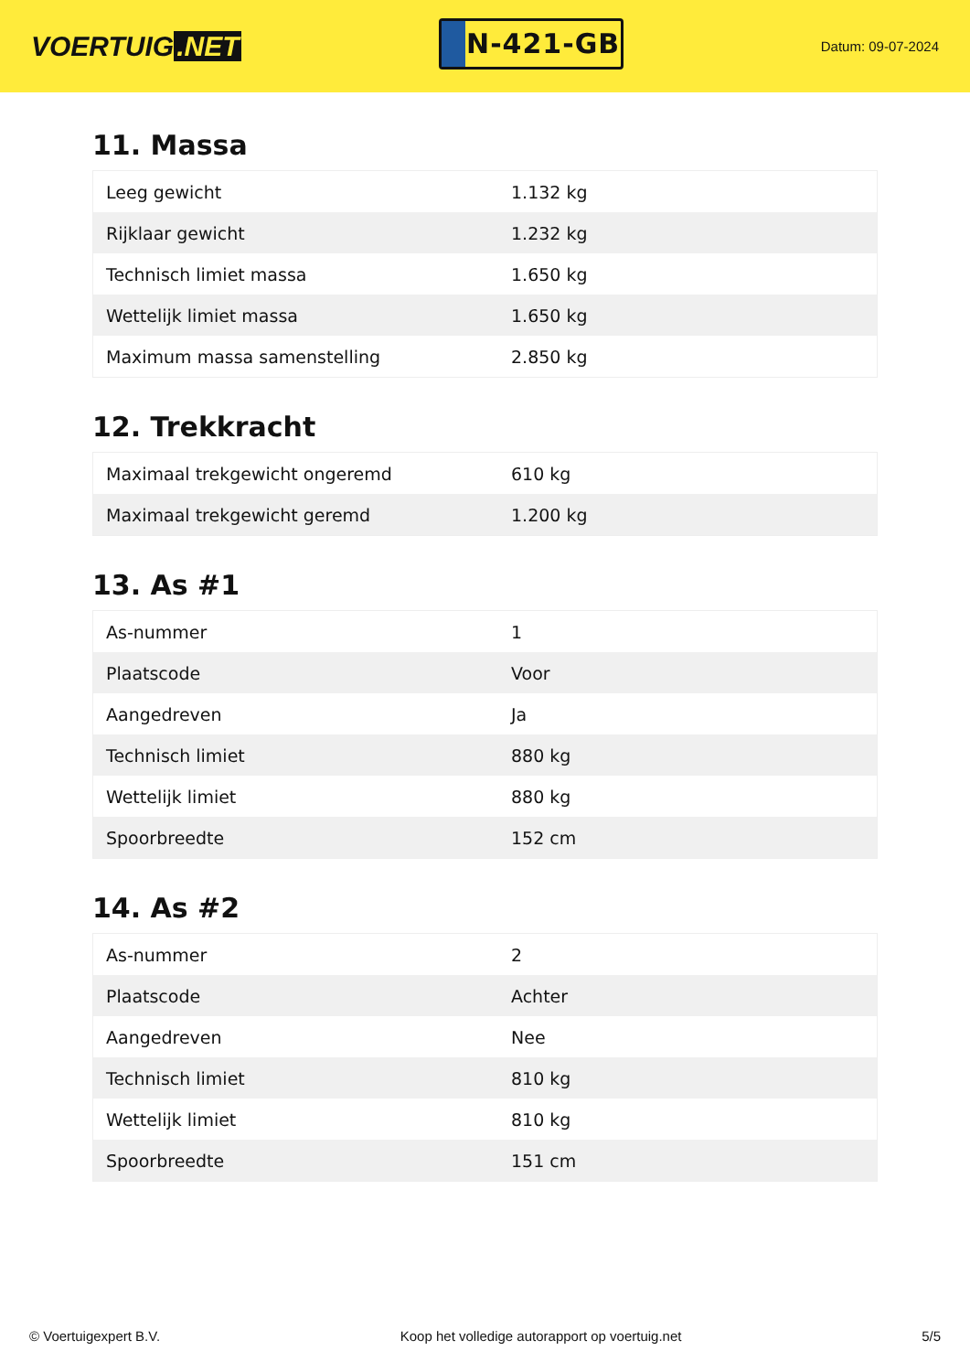VOERTUIG.NET
N-421-GB
Datum: 09-07-2024
11. Massa
| Leeg gewicht | 1.132 kg |
| Rijklaar gewicht | 1.232 kg |
| Technisch limiet massa | 1.650 kg |
| Wettelijk limiet massa | 1.650 kg |
| Maximum massa samenstelling | 2.850 kg |
12. Trekkracht
| Maximaal trekgewicht ongeremd | 610 kg |
| Maximaal trekgewicht geremd | 1.200 kg |
13. As #1
| As-nummer | 1 |
| Plaatscode | Voor |
| Aangedreven | Ja |
| Technisch limiet | 880 kg |
| Wettelijk limiet | 880 kg |
| Spoorbreedte | 152 cm |
14. As #2
| As-nummer | 2 |
| Plaatscode | Achter |
| Aangedreven | Nee |
| Technisch limiet | 810 kg |
| Wettelijk limiet | 810 kg |
| Spoorbreedte | 151 cm |
© Voertuigexpert B.V. Koop het volledige autorapport op voertuig.net 5/5